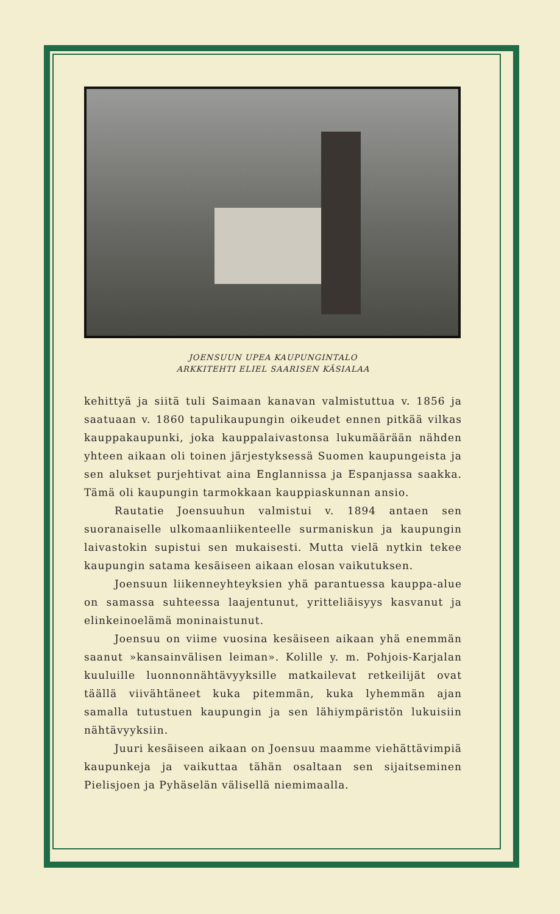JOENSUUN UPEA KAUPUNGINTALO
ARKKITEHTI ELIEL SAARISEN KÄSIALAA
kehittyä ja siitä tuli Saimaan kanavan valmistuttua v. 1856 ja saatuaan v. 1860 tapulikaupungin oikeudet ennen pitkää vilkas kauppakaupunki, joka kauppalaivastonsa lukumäärään nähden yhteen aikaan oli toinen järjestyksessä Suomen kaupungeista ja sen alukset purjehtivat aina Englannissa ja Espanjassa saakka. Tämä oli kaupungin tarmokkaan kauppiaskunnan ansio.
Rautatie Joensuuhun valmistui v. 1894 antaen sen suoranaiselle ulkomaanliikenteelle surmaniskun ja kaupungin laivastokin supistui sen mukaisesti. Mutta vielä nytkin tekee kaupungin satama kesäiseen aikaan elosan vaikutuksen.
Joensuun liikenneyhteyksien yhä parantuessa kauppa-alue on samassa suhteessa laajentunut, yritteliäisyys kasvanut ja elinkeinoelämä moninaistunut.
Joensuu on viime vuosina kesäiseen aikaan yhä enemmän saanut »kansainvälisen leiman». Kolille y. m. Pohjois-Karjalan kuuluille luonnonnähtävyyksille matkailevat retkeilijät ovat täällä viivähtäneet kuka pitemmän, kuka lyhemmän ajan samalla tutustuen kaupungin ja sen lähiympäristön lukuisiin nähtävyyksiin.
Juuri kesäiseen aikaan on Joensuu maamme viehättävimpiä kaupunkeja ja vaikuttaa tähän osaltaan sen sijaitseminen Pielisjoen ja Pyhäselän välisellä niemimaalla.